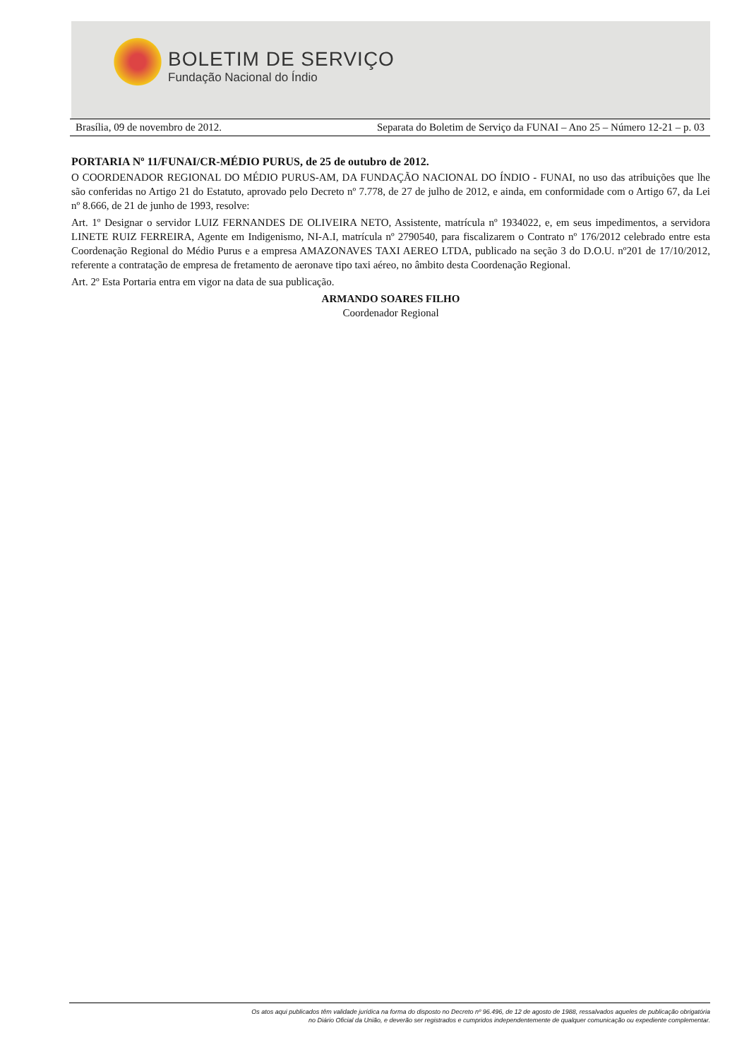BOLETIM DE SERVIÇO
Fundação Nacional do Índio
Brasília, 09 de novembro de 2012. Separata do Boletim de Serviço da FUNAI – Ano 25 – Número 12-21 – p. 03
PORTARIA Nº 11/FUNAI/CR-MÉDIO PURUS, de 25 de outubro de 2012.
O COORDENADOR REGIONAL DO MÉDIO PURUS-AM, DA FUNDAÇÃO NACIONAL DO ÍNDIO - FUNAI, no uso das atribuições que lhe são conferidas no Artigo 21 do Estatuto, aprovado pelo Decreto nº 7.778, de 27 de julho de 2012, e ainda, em conformidade com o Artigo 67, da Lei nº 8.666, de 21 de junho de 1993, resolve:
Art. 1º Designar o servidor LUIZ FERNANDES DE OLIVEIRA NETO, Assistente, matrícula nº 1934022, e, em seus impedimentos, a servidora LINETE RUIZ FERREIRA, Agente em Indigenismo, NI-A.I, matrícula nº 2790540, para fiscalizarem o Contrato nº 176/2012 celebrado entre esta Coordenação Regional do Médio Purus e a empresa AMAZONAVES TAXI AEREO LTDA, publicado na seção 3 do D.O.U. nº201 de 17/10/2012, referente a contratação de empresa de fretamento de aeronave tipo taxi aéreo, no âmbito desta Coordenação Regional.
Art. 2º Esta Portaria entra em vigor na data de sua publicação.
ARMANDO SOARES FILHO
Coordenador Regional
Os atos aqui publicados têm validade jurídica na forma do disposto no Decreto nº 96.496, de 12 de agosto de 1988, ressalvados aqueles de publicação obrigatória
no Diário Oficial da União, e deverão ser registrados e cumpridos independentemente de qualquer comunicação ou expediente complementar.